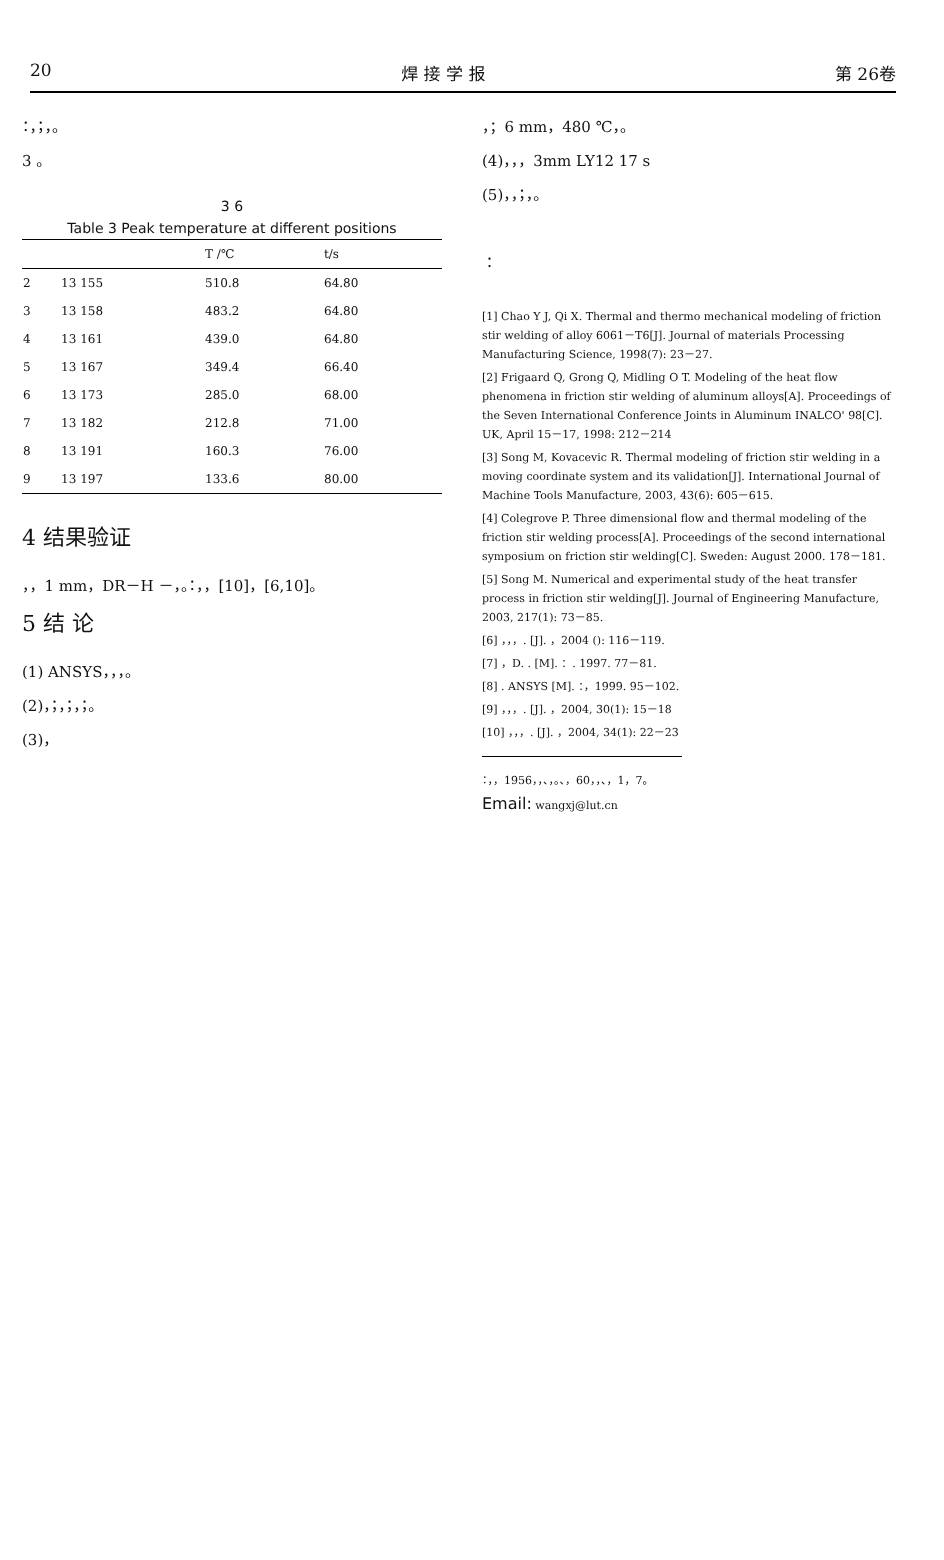20 焊 接 学 报 第 26卷
：，；，。
3 。
3 6
Table 3 Peak temperature at different positions
| | | | T /℃ | t/s |
| --- | --- | --- | --- | --- |
| 2 | | 13 155 | 510.8 | 64.80 |
| 3 | | 13 158 | 483.2 | 64.80 |
| 4 | | 13 161 | 439.0 | 64.80 |
| 5 | | 13 167 | 349.4 | 66.40 |
| 6 | | 13 173 | 285.0 | 68.00 |
| 7 | | 13 182 | 212.8 | 71.00 |
| 8 | | 13 191 | 160.3 | 76.00 |
| 9 | | 13 197 | 133.6 | 80.00 |
4 结果验证
，，1 mm，DR－H －，。：，，[10]，[6,10]。
5 结 论
(1) ANSYS，，，。
(2)，；，；，；。
(3)，
，；6 mm，480 ℃，。
(4)，，，3mm LY12 17 s
(5)，，；，。
：
[1] Chao Y J, Qi X. Thermal and thermo mechanical modeling of friction stir welding of alloy 6061－T6[J]. Journal of materials Processing Manufacturing Science, 1998(7): 23－27.
[2] Frigaard Q, Grong Q, Midling O T. Modeling of the heat flow phenomena in friction stir welding of aluminum alloys[A]. Proceedings of the Seven International Conference Joints in Aluminum INALCO' 98[C]. UK, April 15－17, 1998: 212－214
[3] Song M, Kovacevic R. Thermal modeling of friction stir welding in a moving coordinate system and its validation[J]. International Journal of Machine Tools Manufacture, 2003, 43(6): 605－615.
[4] Colegrove P. Three dimensional flow and thermal modeling of the friction stir welding process[A]. Proceedings of the second international symposium on friction stir welding[C]. Sweden: August 2000. 178－181.
[5] Song M. Numerical and experimental study of the heat transfer process in friction stir welding[J]. Journal of Engineering Manufacture, 2003, 217(1): 73－85.
[6] ，，，. [J]. ，2004 (): 116－119.
[7] ，D. . [M]. ：. 1997. 77－81.
[8] . ANSYS [M]. ：，1999. 95－102.
[9] ，，，. [J]. ，2004, 30(1): 15－18
[10] ，，，. [J]. ，2004, 34(1): 22－23
：，，1956，，、，。、，60，，、，1，7。
Email: wangxj@lut.cn